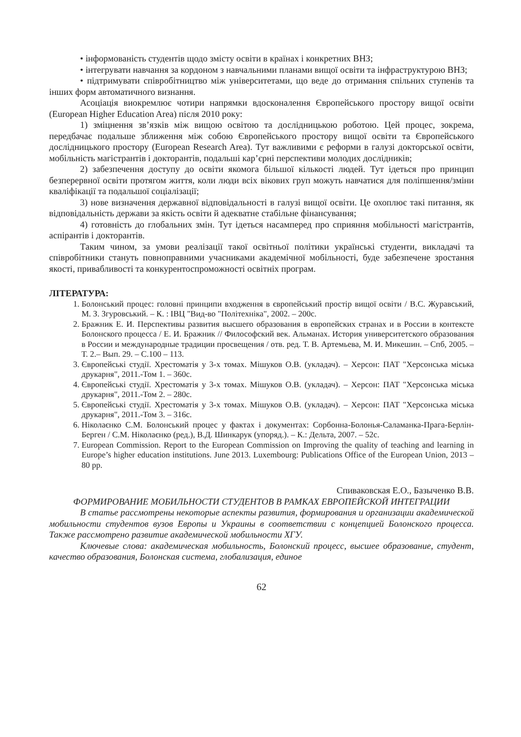• інформованість студентів щодо змісту освіти в країнах і конкретних ВНЗ;
• інтегрувати навчання за кордоном з навчальними планами вищої освіти та інфраструктурою ВНЗ;
• підтримувати співробітництво між університетами, що веде до отримання спільних ступенів та інших форм автоматичного визнання.
Асоціація виокремлює чотири напрямки вдосконалення Європейського простору вищої освіти (European Higher Education Area) після 2010 року:
1) зміцнення зв’язків між вищою освітою та дослідницькою роботою. Цей процес, зокрема, передбачає подальше зближення між собою Європейського простору вищої освіти та Європейського дослідницького простору (European Research Area). Тут важливими є реформи в галузі докторської освіти, мобільність магістрантів і докторантів, подальші кар’єрні перспективи молодих дослідників;
2) забезпечення доступу до освіти якомога більшої кількості людей. Тут ідеться про принцип безперервної освіти протягом життя, коли люди всіх вікових груп можуть навчатися для поліпшення/зміни кваліфікації та подальшої соціалізації;
3) нове визначення державної відповідальності в галузі вищої освіти. Це охоплює такі питання, як відповідальність держави за якість освіти й адекватне стабільне фінансування;
4) готовність до глобальних змін. Тут ідеться насамперед про сприяння мобільності магістрантів, аспірантів і докторантів.
Таким чином, за умови реалізації такої освітньої політики українські студенти, викладачі та співробітники стануть повноправними учасниками академічної мобільності, буде забезпечене зростання якості, привабливості та конкурентоспроможності освітніх програм.
ЛІТЕРАТУРА:
1. Болонський процес: головні принципи входження в європейський простір вищої освіти / В.С. Журавський, М. З. Згуровський. – К. : ІВЦ "Вид-во "Політехніка", 2002. – 200с.
2. Бражник Е. И. Перспективы развития высшего образования в европейских странах и в России в контексте Болонского процесса / Е. И. Бражник // Философский век. Альманах. История университетского образования в России и международные традиции просвещения / отв. ред. Т. В. Артемьева, М. И. Микешин. – Спб, 2005. – Т. 2.– Вып. 29. – С.100 – 113.
3. Європейські студії. Хрестоматія у 3-х томах. Мішуков О.В. (укладач). – Херсон: ПАТ "Херсонська міська друкарня", 2011.-Том 1. – 360с.
4. Європейські студії. Хрестоматія у 3-х томах. Мішуков О.В. (укладач). – Херсон: ПАТ "Херсонська міська друкарня", 2011.-Том 2. – 280с.
5. Європейські студії. Хрестоматія у 3-х томах. Мішуков О.В. (укладач). – Херсон: ПАТ "Херсонська міська друкарня", 2011.-Том 3. – 316с.
6. Ніколаєнко С.М. Болонський процес у фактах і документах: Сорбонна-Болонья-Саламанка-Прага-Берлін-Берген / С.М. Ніколаєнко (ред.), В.Д. Шинкарук (упоряд.). – К.: Дельта, 2007. – 52с.
7. European Commission. Report to the European Commission on Improving the quality of teaching and learning in Europe’s higher education institutions. June 2013. Luxembourg: Publications Office of the European Union, 2013 – 80 pp.
Спиваковская Е.О., Базыченко В.В.
ФОРМИРОВАНИЕ МОБИЛЬНОСТИ СТУДЕНТОВ В РАМКАХ ЕВРОПЕЙСКОЙ ИНТЕГРАЦИИ
В статье рассмотрены некоторые аспекты развития, формирования и организации академической мобильности студентов вузов Европы и Украины в соответствии с концепцией Болонского процесса. Также рассмотрено развитие академической мобильности ХГУ.
Ключевые слова: академическая мобильность, Болонский процесс, высшее образование, студент, качество образования, Болонская система, глобализация, единое
62